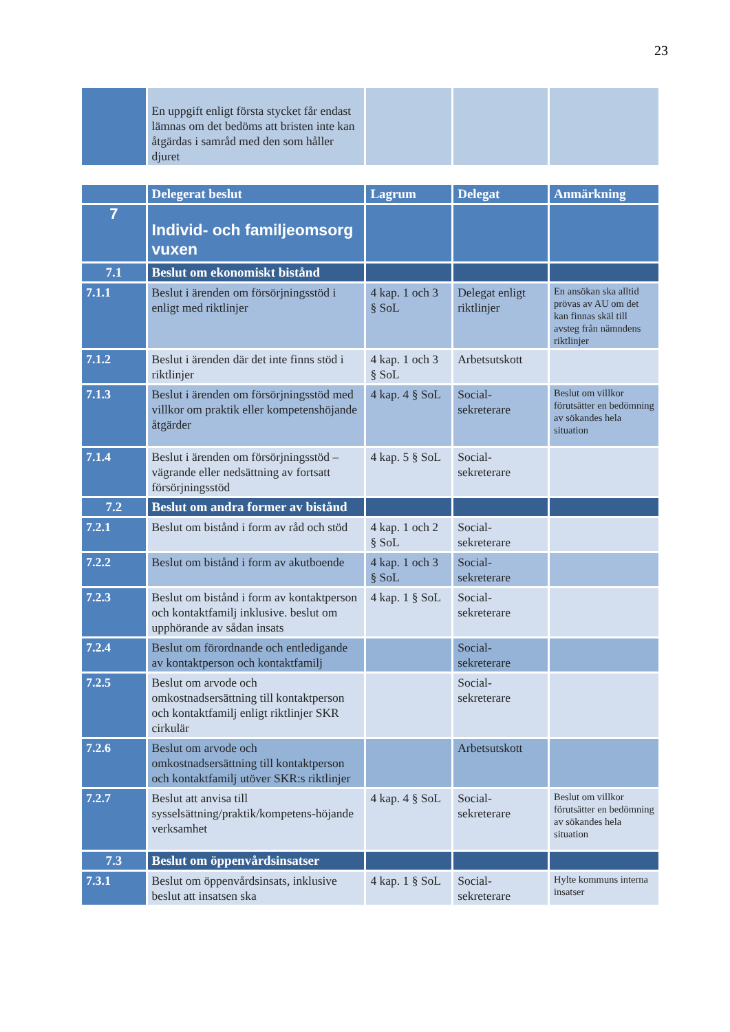23
| | En uppgift enligt första stycket får endast lämnas om det bedöms att bristen inte kan åtgärdas i samråd med den som håller djuret | | | |
| | Delegerat beslut | Lagrum | Delegat | Anmärkning |
| --- | --- | --- | --- | --- |
| 7 | Individ- och familjeomsorg vuxen | | | |
| 7.1 | Beslut om ekonomiskt bistånd | | | |
| 7.1.1 | Beslut i ärenden om försörjningsstöd i enligt med riktlinjer | 4 kap. 1 och 3 § SoL | Delegat enligt riktlinjer | En ansökan ska alltid prövas av AU om det kan finnas skäl till avsteg från nämndens riktlinjer |
| 7.1.2 | Beslut i ärenden där det inte finns stöd i riktlinjer | 4 kap. 1 och 3 § SoL | Arbetsutskott | |
| 7.1.3 | Beslut i ärenden om försörjningsstöd med villkor om praktik eller kompetenshöjande åtgärder | 4 kap. 4 § SoL | Social-sekreterare | Beslut om villkor förutsätter en bedömning av sökandes hela situation |
| 7.1.4 | Beslut i ärenden om försörjningsstöd – vägrande eller nedsättning av fortsatt försörjningsstöd | 4 kap. 5 § SoL | Social-sekreterare | |
| 7.2 | Beslut om andra former av bistånd | | | |
| 7.2.1 | Beslut om bistånd i form av råd och stöd | 4 kap. 1 och 2 § SoL | Social-sekreterare | |
| 7.2.2 | Beslut om bistånd i form av akutboende | 4 kap. 1 och 3 § SoL | Social-sekreterare | |
| 7.2.3 | Beslut om bistånd i form av kontaktperson och kontaktfamilj inklusive. beslut om upphörande av sådan insats | 4 kap. 1 § SoL | Social-sekreterare | |
| 7.2.4 | Beslut om förordnande och entledigande av kontaktperson och kontaktfamilj | | Social-sekreterare | |
| 7.2.5 | Beslut om arvode och omkostnadsersättning till kontaktperson och kontaktfamilj enligt riktlinjer SKR cirkulär | | Social-sekreterare | |
| 7.2.6 | Beslut om arvode och omkostnadsersättning till kontaktperson och kontaktfamilj utöver SKR:s riktlinjer | | Arbetsutskott | |
| 7.2.7 | Beslut att anvisa till sysselsättning/praktik/kompetens-höjande verksamhet | 4 kap. 4 § SoL | Social-sekreterare | Beslut om villkor förutsätter en bedömning av sökandes hela situation |
| 7.3 | Beslut om öppenvårdsinsatser | | | |
| 7.3.1 | Beslut om öppenvårdsinsats, inklusive beslut att insatsen ska | 4 kap. 1 § SoL | Social-sekreterare | Hylte kommuns interna insatser |